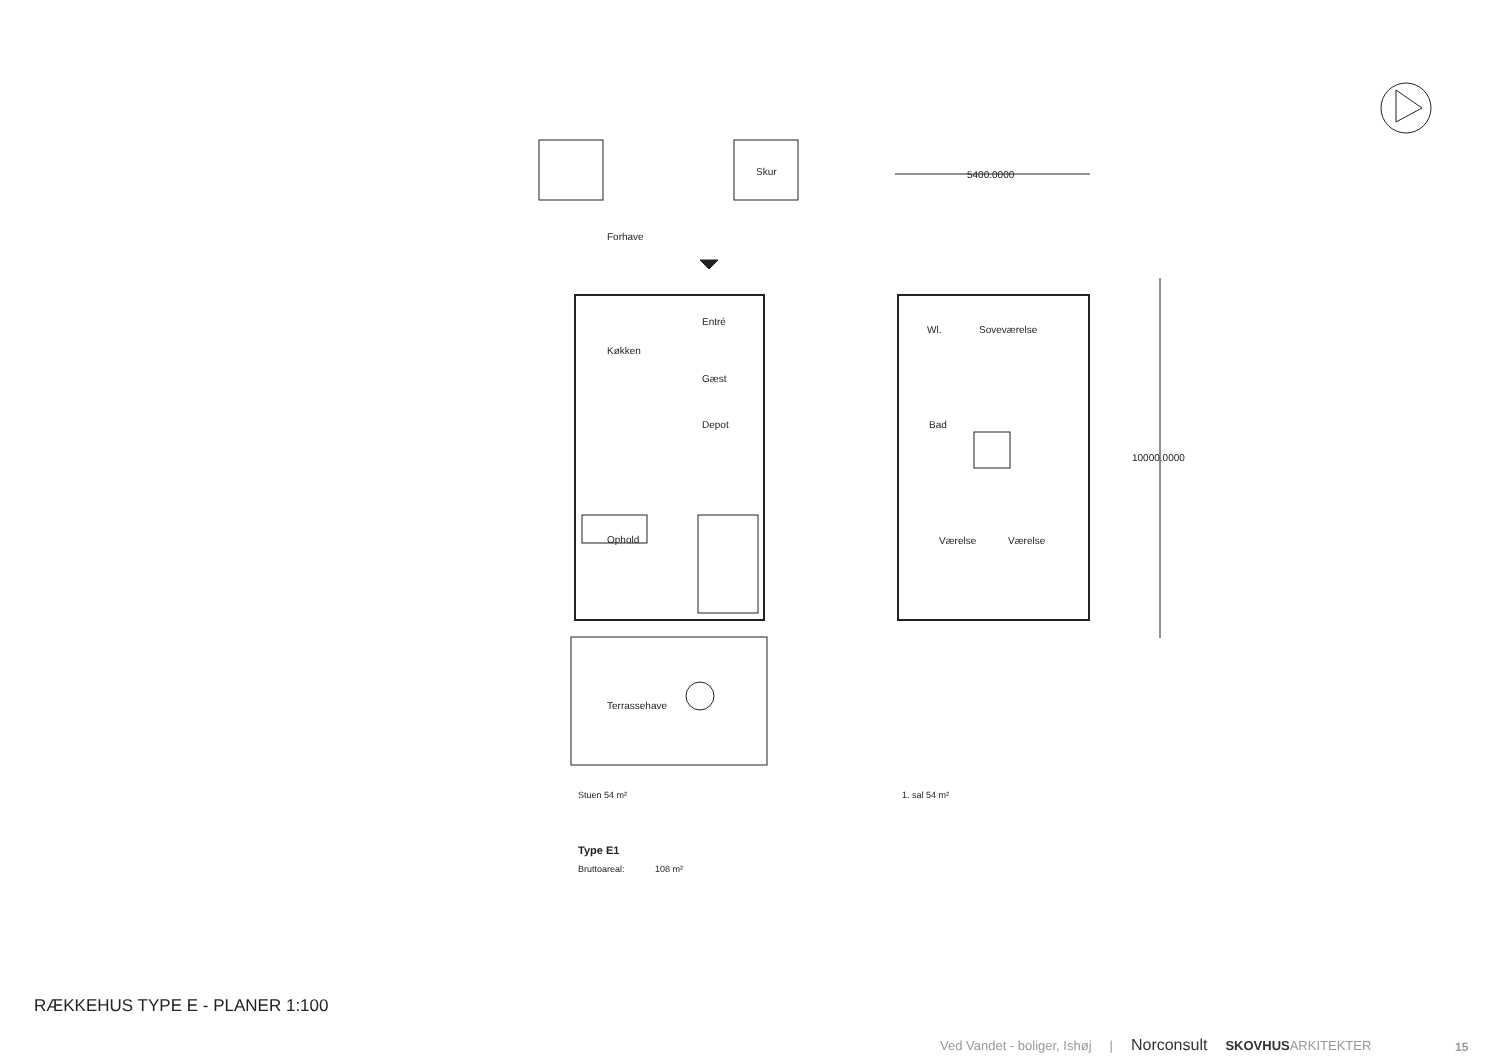Forhave
Skur 5400.0000
10000.0000
Entré
Køkken
Gæst
Depot
Ophold
Terrassehave
Wl. Soveværelse
Bad
Værelse Værelse
Stuen 54 m² 1. sal 54 m²
Type E1
Bruttoareal: 108 m²
RÆKKEHUS TYPE E - PLANER 1:100
Ved Vandet - boliger, Ishøj | Norconsult SKOVHUSARKITEKTER
15